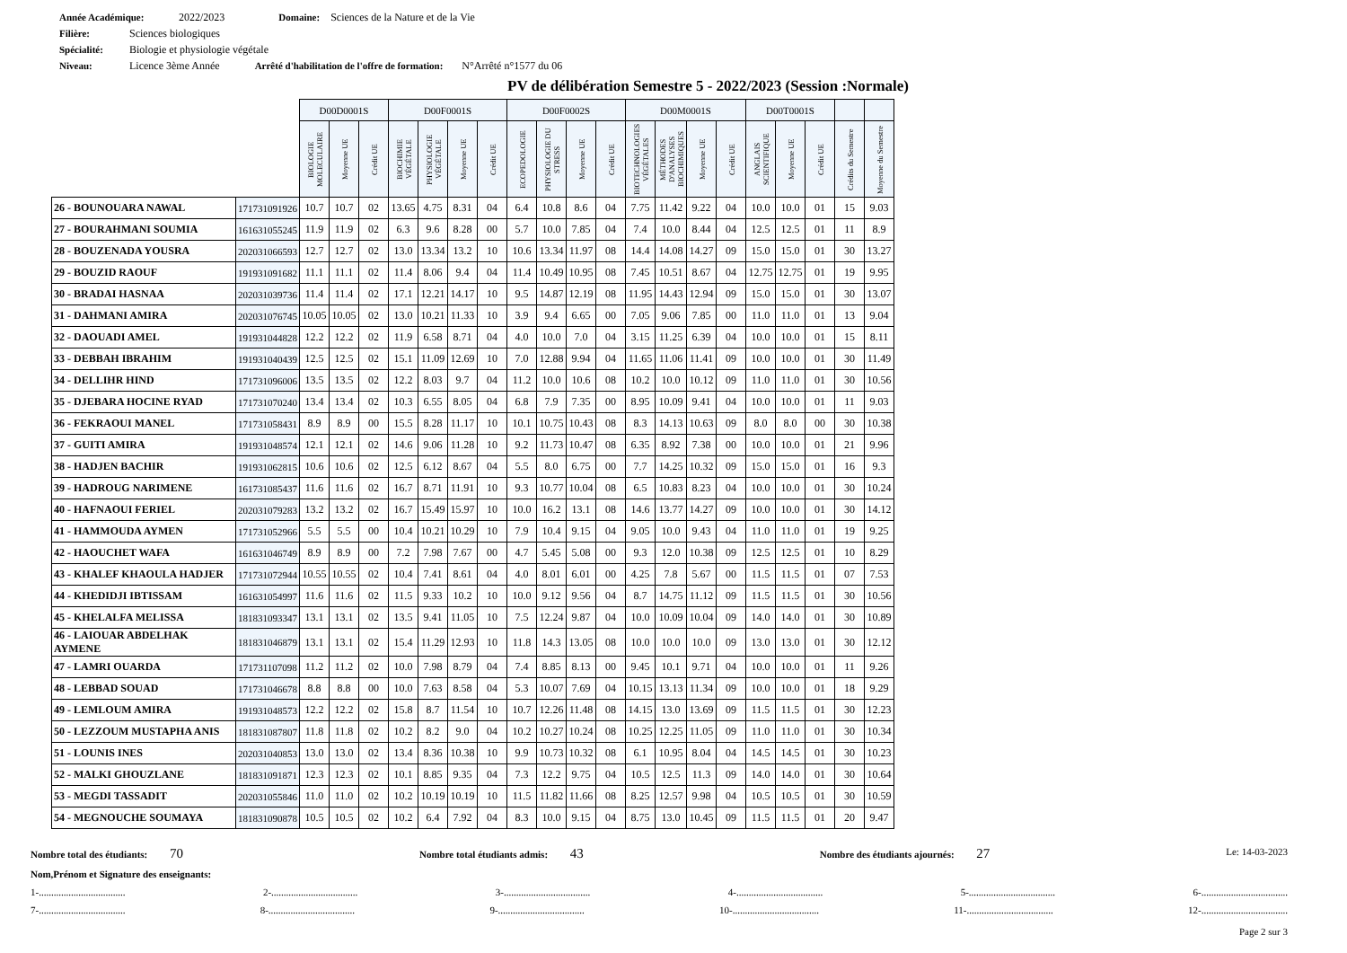Année Académique: 2022/2023 Domaine: Sciences de la Nature et de la Vie
Filière: Sciences biologiques
Spécialité: Biologie et physiologie végétale
Niveau: Licence 3ème Année Arrêté d'habilitation de l'offre de formation: N°Arrêté n°1577 du 06
PV de délibération Semestre 5 - 2022/2023 (Session :Normale)
| | | D00D0001S | | | D00F0001S | | | | D00F0002S | | | | D00M0001S | | | | D00T0001S | | | | |
| --- | --- | --- | --- | --- | --- | --- | --- | --- | --- | --- | --- | --- | --- | --- | --- | --- | --- | --- | --- | --- | --- |
| | | BIOLOGIE MOLECULAIRE | Moyenne UE | Crédit UE | BIOCHIMIE VÉGÉTALE | PHYSIOLOGIE VÉGÉTALE | Moyenne UE | Crédit UE | ECOPEDOLOGIE | PHYSIOLOGIE DU STRESS | Moyenne UE | Crédit UE | BIOTECHNOLOGIES VÉGÉTALES | MÉTHODES D'ANALYSES BIOCHIMIQUES | Moyenne UE | Crédit UE | ANGLAIS SCIENTIFIQUE | Moyenne UE | Crédit UE | Crédits du Semestre | Moyenne du Semestre |
| 26 - BOUNOUARA NAWAL | 171731091926 | 10.7 | 10.7 | 02 | 13.65 | 4.75 | 8.31 | 04 | 6.4 | 10.8 | 8.6 | 04 | 7.75 | 11.42 | 9.22 | 04 | 10.0 | 10.0 | 01 | 15 | 9.03 |
| 27 - BOURAHMANI SOUMIA | 161631055245 | 11.9 | 11.9 | 02 | 6.3 | 9.6 | 8.28 | 00 | 5.7 | 10.0 | 7.85 | 04 | 7.4 | 10.0 | 8.44 | 04 | 12.5 | 12.5 | 01 | 11 | 8.9 |
| 28 - BOUZENADA YOUSRA | 202031066593 | 12.7 | 12.7 | 02 | 13.0 | 13.34 | 13.2 | 10 | 10.6 | 13.34 | 11.97 | 08 | 14.4 | 14.08 | 14.27 | 09 | 15.0 | 15.0 | 01 | 30 | 13.27 |
| 29 - BOUZID RAOUF | 191931091682 | 11.1 | 11.1 | 02 | 11.4 | 8.06 | 9.4 | 04 | 11.4 | 10.49 | 10.95 | 08 | 7.45 | 10.51 | 8.67 | 04 | 12.75 | 12.75 | 01 | 19 | 9.95 |
| 30 - BRADAI HASNAA | 202031039736 | 11.4 | 11.4 | 02 | 17.1 | 12.21 | 14.17 | 10 | 9.5 | 14.87 | 12.19 | 08 | 11.95 | 14.43 | 12.94 | 09 | 15.0 | 15.0 | 01 | 30 | 13.07 |
| 31 - DAHMANI AMIRA | 202031076745 | 10.05 | 10.05 | 02 | 13.0 | 10.21 | 11.33 | 10 | 3.9 | 9.4 | 6.65 | 00 | 7.05 | 9.06 | 7.85 | 00 | 11.0 | 11.0 | 01 | 13 | 9.04 |
| 32 - DAOUADI AMEL | 191931044828 | 12.2 | 12.2 | 02 | 11.9 | 6.58 | 8.71 | 04 | 4.0 | 10.0 | 7.0 | 04 | 3.15 | 11.25 | 6.39 | 04 | 10.0 | 10.0 | 01 | 15 | 8.11 |
| 33 - DEBBAH IBRAHIM | 191931040439 | 12.5 | 12.5 | 02 | 15.1 | 11.09 | 12.69 | 10 | 7.0 | 12.88 | 9.94 | 04 | 11.65 | 11.06 | 11.41 | 09 | 10.0 | 10.0 | 01 | 30 | 11.49 |
| 34 - DELLIHR HIND | 171731096006 | 13.5 | 13.5 | 02 | 12.2 | 8.03 | 9.7 | 04 | 11.2 | 10.0 | 10.6 | 08 | 10.2 | 10.0 | 10.12 | 09 | 11.0 | 11.0 | 01 | 30 | 10.56 |
| 35 - DJEBARA HOCINE RYAD | 171731070240 | 13.4 | 13.4 | 02 | 10.3 | 6.55 | 8.05 | 04 | 6.8 | 7.9 | 7.35 | 00 | 8.95 | 10.09 | 9.41 | 04 | 10.0 | 10.0 | 01 | 11 | 9.03 |
| 36 - FEKRAOUI MANEL | 171731058431 | 8.9 | 8.9 | 00 | 15.5 | 8.28 | 11.17 | 10 | 10.1 | 10.75 | 10.43 | 08 | 8.3 | 14.13 | 10.63 | 09 | 8.0 | 8.0 | 00 | 30 | 10.38 |
| 37 - GUITI AMIRA | 191931048574 | 12.1 | 12.1 | 02 | 14.6 | 9.06 | 11.28 | 10 | 9.2 | 11.73 | 10.47 | 08 | 6.35 | 8.92 | 7.38 | 00 | 10.0 | 10.0 | 01 | 21 | 9.96 |
| 38 - HADJEN BACHIR | 191931062815 | 10.6 | 10.6 | 02 | 12.5 | 6.12 | 8.67 | 04 | 5.5 | 8.0 | 6.75 | 00 | 7.7 | 14.25 | 10.32 | 09 | 15.0 | 15.0 | 01 | 16 | 9.3 |
| 39 - HADROUG NARIMENE | 161731085437 | 11.6 | 11.6 | 02 | 16.7 | 8.71 | 11.91 | 10 | 9.3 | 10.77 | 10.04 | 08 | 6.5 | 10.83 | 8.23 | 04 | 10.0 | 10.0 | 01 | 30 | 10.24 |
| 40 - HAFNAOUI FERIEL | 202031079283 | 13.2 | 13.2 | 02 | 16.7 | 15.49 | 15.97 | 10 | 10.0 | 16.2 | 13.1 | 08 | 14.6 | 13.77 | 14.27 | 09 | 10.0 | 10.0 | 01 | 30 | 14.12 |
| 41 - HAMMOUDA AYMEN | 171731052966 | 5.5 | 5.5 | 00 | 10.4 | 10.21 | 10.29 | 10 | 7.9 | 10.4 | 9.15 | 04 | 9.05 | 10.0 | 9.43 | 04 | 11.0 | 11.0 | 01 | 19 | 9.25 |
| 42 - HAOUCHET WAFA | 161631046749 | 8.9 | 8.9 | 00 | 7.2 | 7.98 | 7.67 | 00 | 4.7 | 5.45 | 5.08 | 00 | 9.3 | 12.0 | 10.38 | 09 | 12.5 | 12.5 | 01 | 10 | 8.29 |
| 43 - KHALEF KHAOULA HADJER | 171731072944 | 10.55 | 10.55 | 02 | 10.4 | 7.41 | 8.61 | 04 | 4.0 | 8.01 | 6.01 | 00 | 4.25 | 7.8 | 5.67 | 00 | 11.5 | 11.5 | 01 | 07 | 7.53 |
| 44 - KHEDIDJI IBTISSAM | 161631054997 | 11.6 | 11.6 | 02 | 11.5 | 9.33 | 10.2 | 10 | 10.0 | 9.12 | 9.56 | 04 | 8.7 | 14.75 | 11.12 | 09 | 11.5 | 11.5 | 01 | 30 | 10.56 |
| 45 - KHELALFA MELISSA | 181831093347 | 13.1 | 13.1 | 02 | 13.5 | 9.41 | 11.05 | 10 | 7.5 | 12.24 | 9.87 | 04 | 10.0 | 10.09 | 10.04 | 09 | 14.0 | 14.0 | 01 | 30 | 10.89 |
| 46 - LAIOUAR ABDELHAK AYMENE | 181831046879 | 13.1 | 13.1 | 02 | 15.4 | 11.29 | 12.93 | 10 | 11.8 | 14.3 | 13.05 | 08 | 10.0 | 10.0 | 10.0 | 09 | 13.0 | 13.0 | 01 | 30 | 12.12 |
| 47 - LAMRI OUARDA | 171731107098 | 11.2 | 11.2 | 02 | 10.0 | 7.98 | 8.79 | 04 | 7.4 | 8.85 | 8.13 | 00 | 9.45 | 10.1 | 9.71 | 04 | 10.0 | 10.0 | 01 | 11 | 9.26 |
| 48 - LEBBAD SOUAD | 171731046678 | 8.8 | 8.8 | 00 | 10.0 | 7.63 | 8.58 | 04 | 5.3 | 10.07 | 7.69 | 04 | 10.15 | 13.13 | 11.34 | 09 | 10.0 | 10.0 | 01 | 18 | 9.29 |
| 49 - LEMLOUM AMIRA | 191931048573 | 12.2 | 12.2 | 02 | 15.8 | 8.7 | 11.54 | 10 | 10.7 | 12.26 | 11.48 | 08 | 14.15 | 13.0 | 13.69 | 09 | 11.5 | 11.5 | 01 | 30 | 12.23 |
| 50 - LEZZOUM MUSTAPHA ANIS | 181831087807 | 11.8 | 11.8 | 02 | 10.2 | 8.2 | 9.0 | 04 | 10.2 | 10.27 | 10.24 | 08 | 10.25 | 12.25 | 11.05 | 09 | 11.0 | 11.0 | 01 | 30 | 10.34 |
| 51 - LOUNIS INES | 202031040853 | 13.0 | 13.0 | 02 | 13.4 | 8.36 | 10.38 | 10 | 9.9 | 10.73 | 10.32 | 08 | 6.1 | 10.95 | 8.04 | 04 | 14.5 | 14.5 | 01 | 30 | 10.23 |
| 52 - MALKI GHOUZLANE | 181831091871 | 12.3 | 12.3 | 02 | 10.1 | 8.85 | 9.35 | 04 | 7.3 | 12.2 | 9.75 | 04 | 10.5 | 12.5 | 11.3 | 09 | 14.0 | 14.0 | 01 | 30 | 10.64 |
| 53 - MEGDI TASSADIT | 202031055846 | 11.0 | 11.0 | 02 | 10.2 | 10.19 | 10.19 | 10 | 11.5 | 11.82 | 11.66 | 08 | 8.25 | 12.57 | 9.98 | 04 | 10.5 | 10.5 | 01 | 30 | 10.59 |
| 54 - MEGNOUCHE SOUMAYA | 181831090878 | 10.5 | 10.5 | 02 | 10.2 | 6.4 | 7.92 | 04 | 8.3 | 10.0 | 9.15 | 04 | 8.75 | 13.0 | 10.45 | 09 | 11.5 | 11.5 | 01 | 20 | 9.47 |
Nombre total des étudiants: 70 Nombre total étudiants admis: 43 Nombre des étudiants ajournés: 27 Le: 14-03-2023
Nom,Prénom et Signature des enseignants:
1-................................... 2-................................... 3-................................... 4-................................... 5-................................... 6-...................................
7-................................... 8-................................... 9-................................... 10-................................... 11-................................... 12-...................................
Page 2 sur 3